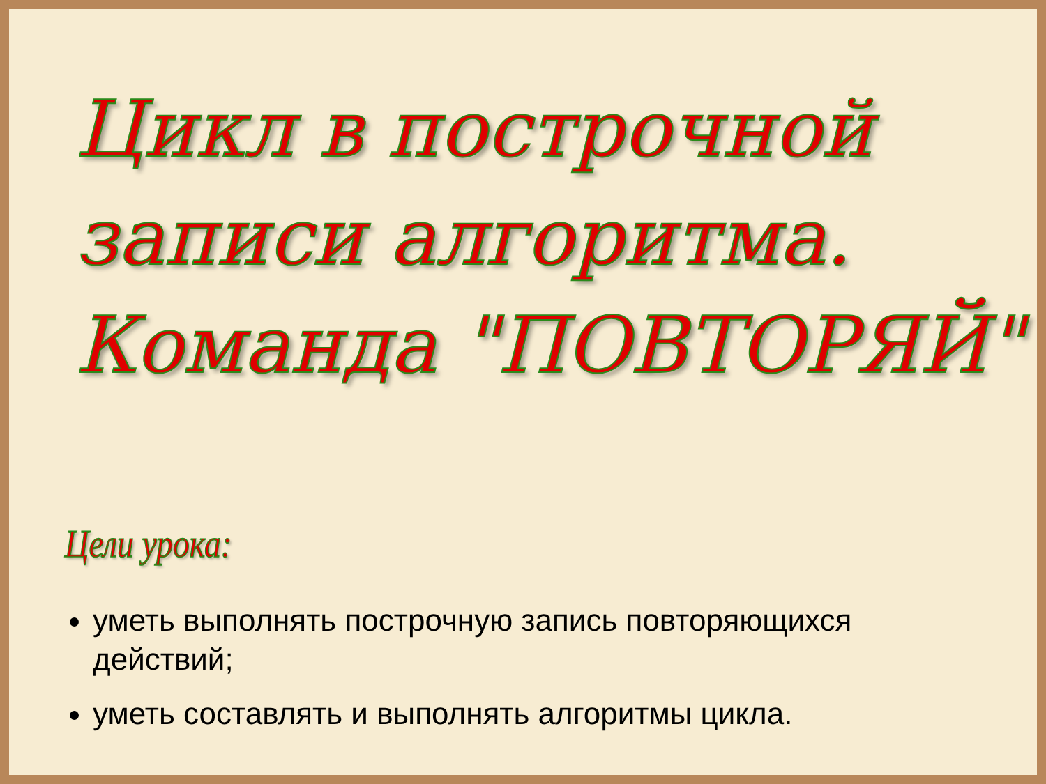Цикл в построчной
записи алгоритма.
Команда "ПОВТОРЯЙ"
Цели урока:
уметь выполнять построчную запись повторяющихся действий;
уметь составлять и выполнять алгоритмы цикла.